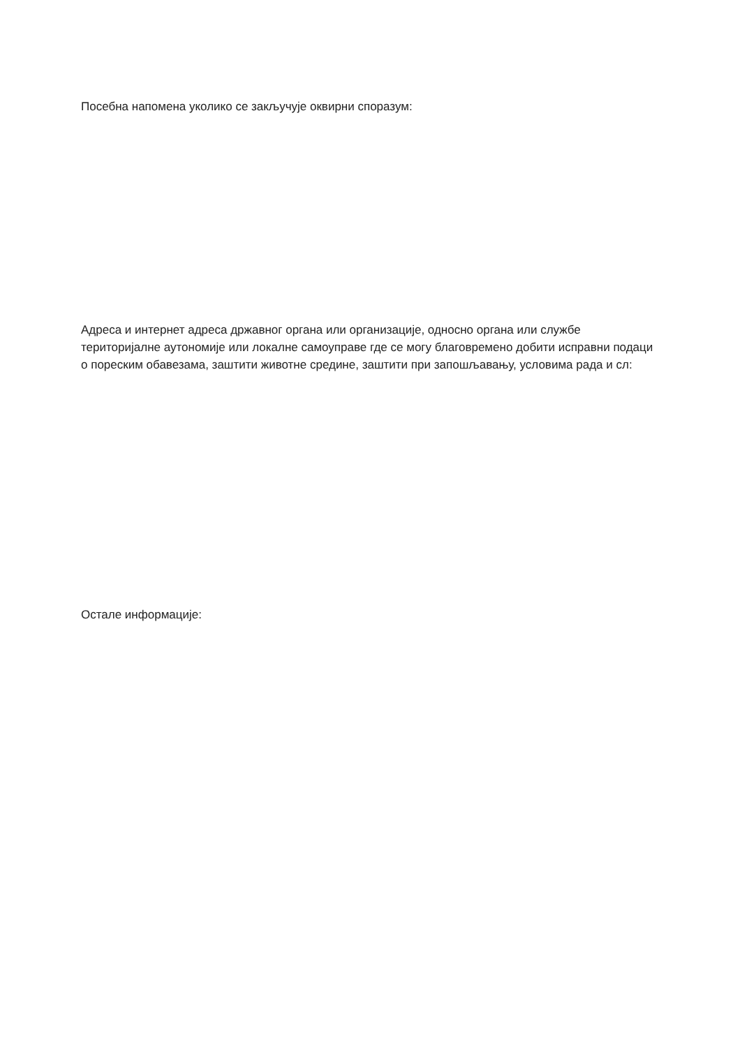Посебна напомена уколико се закључује оквирни споразум:
Адреса и интернет адреса државног органа или организације, односно органа или службе територијалне аутономије или локалне самоуправе где се могу благовремено добити исправни подаци о пореским обавезама, заштити животне средине, заштити при запошљавању, условима рада и сл:
Остале информације: